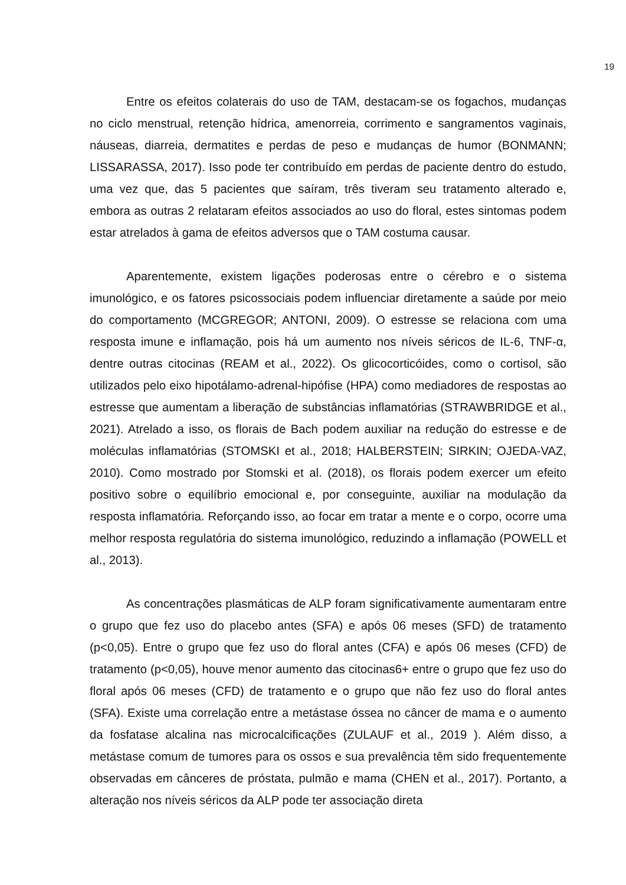19
Entre os efeitos colaterais do uso de TAM, destacam-se os fogachos, mudanças no ciclo menstrual, retenção hídrica, amenorreia, corrimento e sangramentos vaginais, náuseas, diarreia, dermatites e perdas de peso e mudanças de humor (BONMANN; LISSARASSA, 2017). Isso pode ter contribuído em perdas de paciente dentro do estudo, uma vez que, das 5 pacientes que saíram, três tiveram seu tratamento alterado e, embora as outras 2 relataram efeitos associados ao uso do floral, estes sintomas podem estar atrelados à gama de efeitos adversos que o TAM costuma causar.
Aparentemente, existem ligações poderosas entre o cérebro e o sistema imunológico, e os fatores psicossociais podem influenciar diretamente a saúde por meio do comportamento (MCGREGOR; ANTONI, 2009). O estresse se relaciona com uma resposta imune e inflamação, pois há um aumento nos níveis séricos de IL-6, TNF-α, dentre outras citocinas (REAM et al., 2022). Os glicocorticóides, como o cortisol, são utilizados pelo eixo hipotálamo-adrenal-hipófise (HPA) como mediadores de respostas ao estresse que aumentam a liberação de substâncias inflamatórias (STRAWBRIDGE et al., 2021). Atrelado a isso, os florais de Bach podem auxiliar na redução do estresse e de moléculas inflamatórias (STOMSKI et al., 2018; HALBERSTEIN; SIRKIN; OJEDA-VAZ, 2010). Como mostrado por Stomski et al. (2018), os florais podem exercer um efeito positivo sobre o equilíbrio emocional e, por conseguinte, auxiliar na modulação da resposta inflamatória. Reforçando isso, ao focar em tratar a mente e o corpo, ocorre uma melhor resposta regulatória do sistema imunológico, reduzindo a inflamação (POWELL et al., 2013).
As concentrações plasmáticas de ALP foram significativamente aumentaram entre o grupo que fez uso do placebo antes (SFA) e após 06 meses (SFD) de tratamento (p<0,05). Entre o grupo que fez uso do floral antes (CFA) e após 06 meses (CFD) de tratamento (p<0,05), houve menor aumento das citocinas6+ entre o grupo que fez uso do floral após 06 meses (CFD) de tratamento e o grupo que não fez uso do floral antes (SFA). Existe uma correlação entre a metástase óssea no câncer de mama e o aumento da fosfatase alcalina nas microcalcificações (ZULAUF et al., 2019 ). Além disso, a metástase comum de tumores para os ossos e sua prevalência têm sido frequentemente observadas em cânceres de próstata, pulmão e mama (CHEN et al., 2017). Portanto, a alteração nos níveis séricos da ALP pode ter associação direta